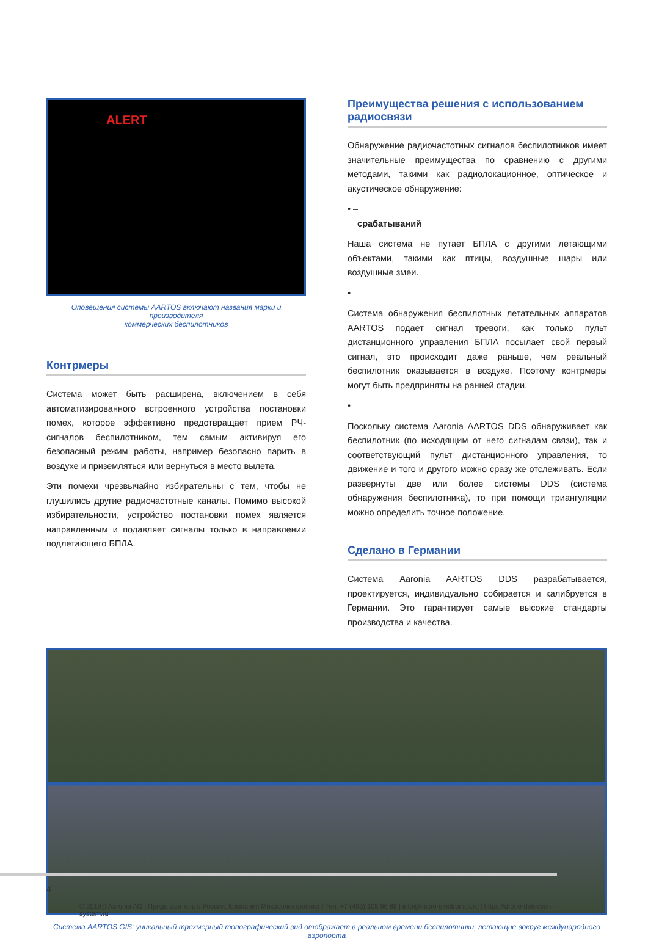ALERT
Оповещения системы AARTOS включают названия марки и производителя
коммерческих беспилотников
Контрмеры
Система может быть расширена, включением в себя автоматизиро­ванного встроенного устройства постановки помех, которое эффектив­но предотвращает прием РЧ-сигналов беспилотником, тем самым активируя его безопасный режим работы, например безопасно парить в воздухе и приземляться или вернуться в место вылета.
Эти помехи чрезвычайно избирательны с тем, чтобы не глушились другие радиочастотные каналы. Помимо высокой избирательности, устройство постановки помех является направленным и подавляет сигналы только в направлении подлетающего БПЛА.
Преимущества решения с использованием радиосвязи
Обнаружение радиочастотных сигналов беспилотников имеет значительные преимущества по сравнению с другими методами, такими как радиолокационное, оптическое и акустическое обнаружение:
• –
срабатываний
Наша система не путает БПЛА с другими летающими объектами, такими как птицы, воздушные шары или воздушные змеи.
•
Система обнаружения беспилотных летательных аппаратов AARTOS подает сигнал тревоги, как только пульт дистанционного управления БПЛА посылает свой первый сигнал, это происходит даже раньше, чем реальный беспилотник оказывается в воздухе. Поэтому контрмеры могут быть предприняты на ранней стадии.
•
Поскольку система Aaronia AARTOS DDS обнаруживает как беспилотник (по исходящим от него сигналам связи), так и соответствующий пульт дистанционного управления, то движение и того и другого можно сразу же отслеживать. Если развернуты две или более системы DDS (система обнаружения беспилотника), то при помощи триангуляции можно определить точное положение.
Сделано в Германии
Система Aaronia AARTOS DDS разрабатывается, проектируется, индиви­дуально собирается и калибруется в Германии. Это гарантирует самые высокие стандарты производства и качества.
Система AARTOS GIS: уникальный трехмерный топографический вид отображает в реальном времени беспилотники, летающие вокруг международного аэропорта
4 © 2019 || Aaronia AG | Представитель в России: Компания Микроэлектроника | Тел. +7 (495) 105 96 88 | info@micro-electronics.ru | https://drone-detection-system.ru